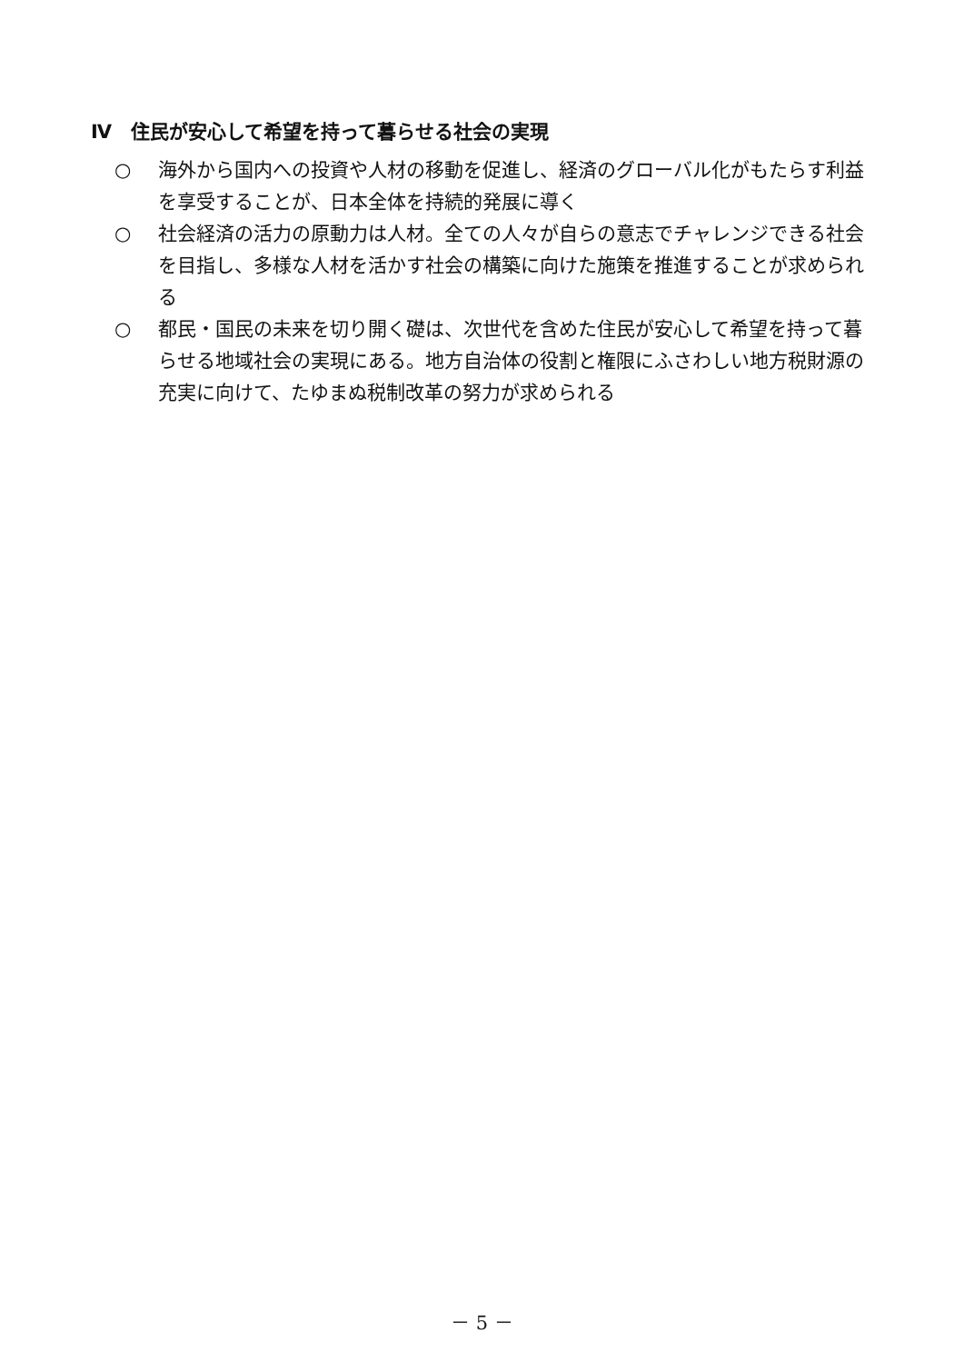Ⅳ　住民が安心して希望を持って暮らせる社会の実現
○ 海外から国内への投資や人材の移動を促進し、経済のグローバル化がもたらす利益を享受することが、日本全体を持続的発展に導く
○ 社会経済の活力の原動力は人材。全ての人々が自らの意志でチャレンジできる社会を目指し、多様な人材を活かす社会の構築に向けた施策を推進することが求められる
○ 都民・国民の未来を切り開く礎は、次世代を含めた住民が安心して希望を持って暮らせる地域社会の実現にある。地方自治体の役割と権限にふさわしい地方税財源の充実に向けて、たゆまぬ税制改革の努力が求められる
－ 5 －